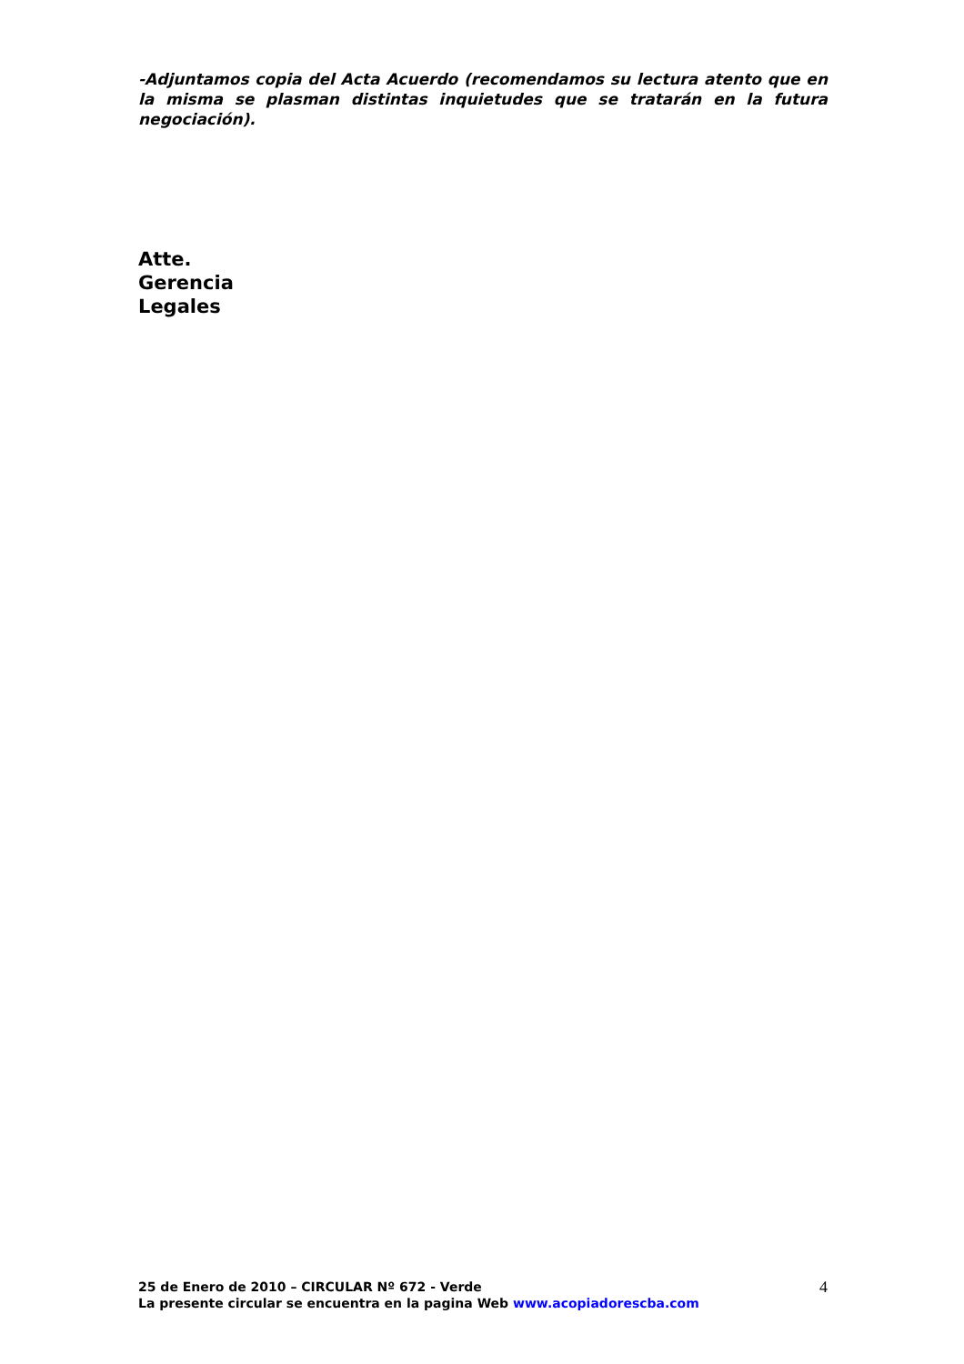-Adjuntamos copia del Acta Acuerdo (recomendamos su lectura atento que en la misma se plasman distintas inquietudes que se tratarán en la futura negociación).
Atte.
Gerencia
Legales
25 de Enero de 2010 – CIRCULAR Nº 672 - Verde
La presente circular se encuentra en la pagina Web www.acopiadorescba.com
4